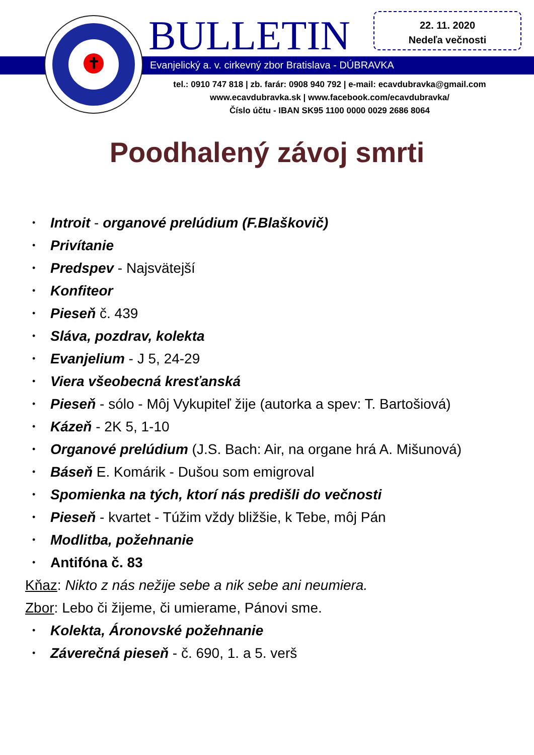✝ BULLETIN
22. 11. 2020
Nedeľa večnosti
Evanjelický a. v. cirkevný zbor Bratislava - DÚBRAVKA
tel.: 0910 747 818 | zb. farár: 0908 940 792 | e-mail: ecavdubravka@gmail.com
www.ecavdubravka.sk | www.facebook.com/ecavdubravka/
Číslo účtu - IBAN SK95 1100 0000 0029 2686 8064
Poodhalený závoj smrti
• Introit - organové prelúdium (F.Blaškovič)
• Privítanie
• Predspev - Najsvätejší
• Konfiteor
• Pieseň č. 439
• Sláva, pozdrav, kolekta
• Evanjelium - J 5, 24-29
• Viera všeobecná kresťanská
• Pieseň - sólo - Môj Vykupiteľ žije (autorka a spev: T. Bartošiová)
• Kázeň - 2K 5, 1-10
• Organové prelúdium (J.S. Bach: Air, na organe hrá A. Mišunová)
• Báseň E. Komárik - Dušou som emigroval
• Spomienka na tých, ktorí nás predišli do večnosti
• Pieseň - kvartet - Túžim vždy bližšie, k Tebe, môj Pán
• Modlitba, požehnanie
• Antifóna č. 83
Kňaz: Nikto z nás nežije sebe a nik sebe ani neumiera.
Zbor: Lebo či žijeme, či umierame, Pánovi sme.
• Kolekta, Áronovské požehnanie
• Záverečná pieseň - č. 690, 1. a 5. verš